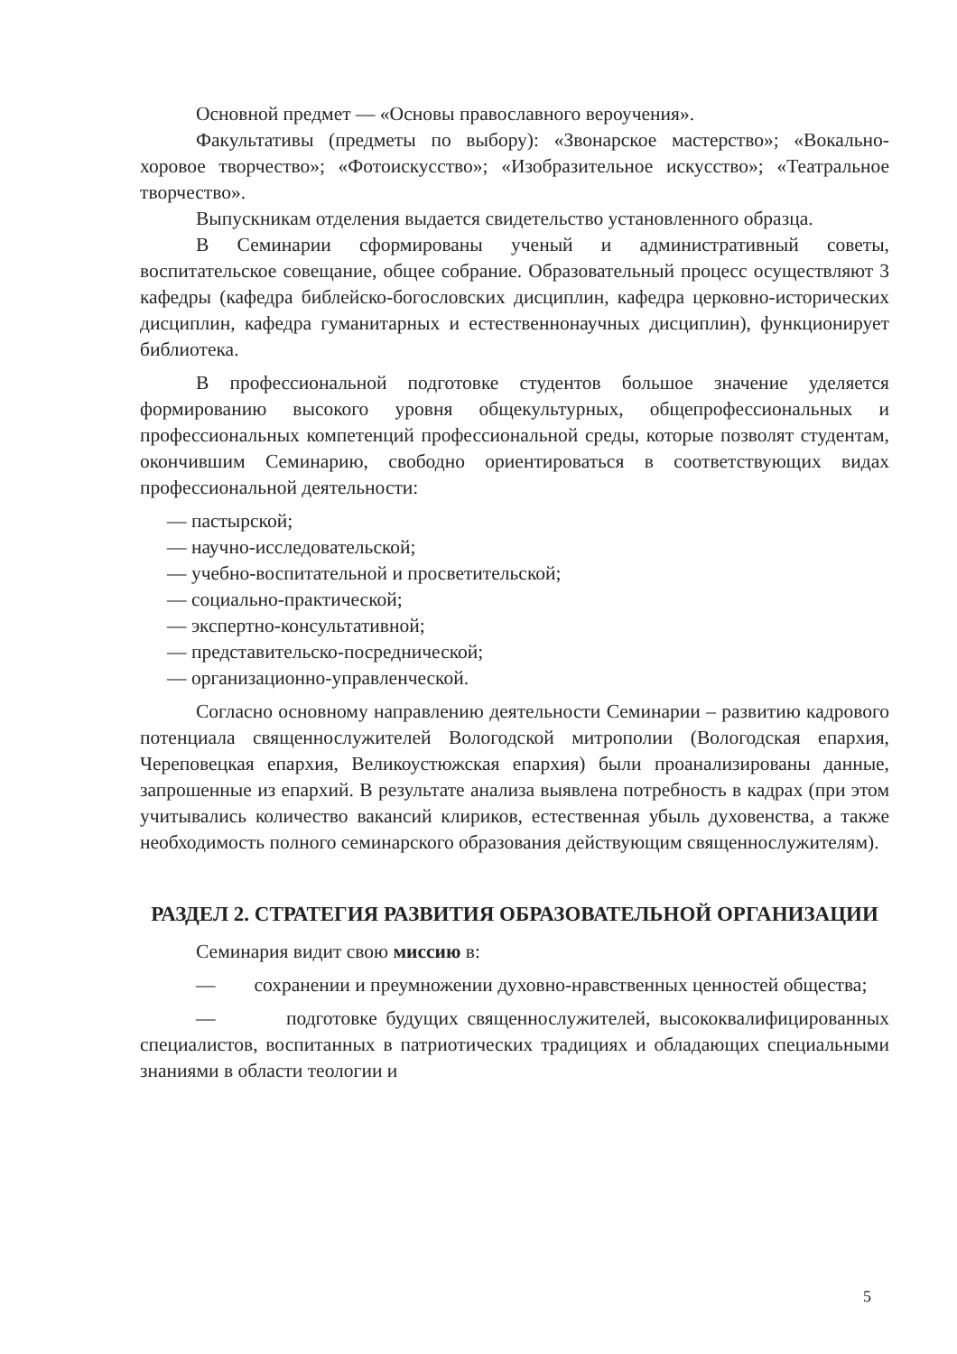Основной предмет — «Основы православного вероучения».
Факультативы (предметы по выбору): «Звонарское мастерство»; «Вокально-хоровое творчество»; «Фотоискусство»; «Изобразительное искусство»; «Театральное творчество».
Выпускникам отделения выдается свидетельство установленного образца.
В Семинарии сформированы ученый и административный советы, воспитательское совещание, общее собрание. Образовательный процесс осуществляют 3 кафедры (кафедра библейско-богословских дисциплин, кафедра церковно-исторических дисциплин, кафедра гуманитарных и естественнонаучных дисциплин), функционирует библиотека.
В профессиональной подготовке студентов большое значение уделяется формированию высокого уровня общекультурных, общепрофессиональных и профессиональных компетенций профессиональной среды, которые позволят студентам, окончившим Семинарию, свободно ориентироваться в соответствующих видах профессиональной деятельности:
— пастырской;
— научно-исследовательской;
— учебно-воспитательной и просветительской;
— социально-практической;
— экспертно-консультативной;
— представительско-посреднической;
— организационно-управленческой.
Согласно основному направлению деятельности Семинарии – развитию кадрового потенциала священнослужителей Вологодской митрополии (Вологодская епархия, Череповецкая епархия, Великоустюжская епархия) были проанализированы данные, запрошенные из епархий. В результате анализа выявлена потребность в кадрах (при этом учитывались количество вакансий клириков, естественная убыль духовенства, а также необходимость полного семинарского образования действующим священнослужителям).
РАЗДЕЛ 2. СТРАТЕГИЯ РАЗВИТИЯ ОБРАЗОВАТЕЛЬНОЙ ОРГАНИЗАЦИИ
Семинария видит свою миссию в:
— сохранении и преумножении духовно-нравственных ценностей общества;
— подготовке будущих священнослужителей, высококвалифицированных специалистов, воспитанных в патриотических традициях и обладающих специальными знаниями в области теологии и
5